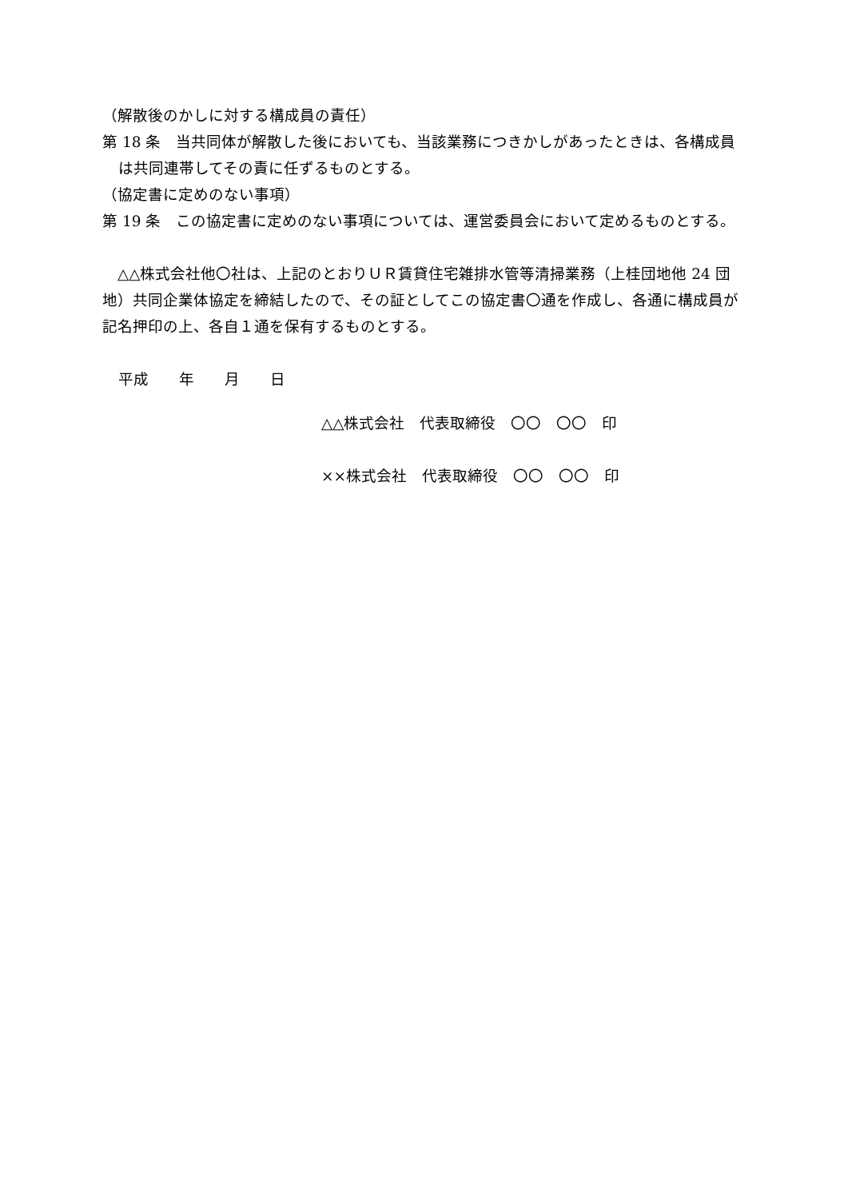（解散後のかしに対する構成員の責任）
第 18 条　当共同体が解散した後においても、当該業務につきかしがあったときは、各構成員は共同連帯してその責に任ずるものとする。
（協定書に定めのない事項）
第 19 条　この協定書に定めのない事項については、運営委員会において定めるものとする。
　△△株式会社他〇社は、上記のとおりＵＲ賃貸住宅雑排水管等清掃業務（上桂団地他 24 団地）共同企業体協定を締結したので、その証としてこの協定書〇通を作成し、各通に構成員が記名押印の上、各自１通を保有するものとする。
平成　　年　　月　　日
△△株式会社　代表取締役　〇〇　〇〇　印
××株式会社　代表取締役　〇〇　〇〇　印